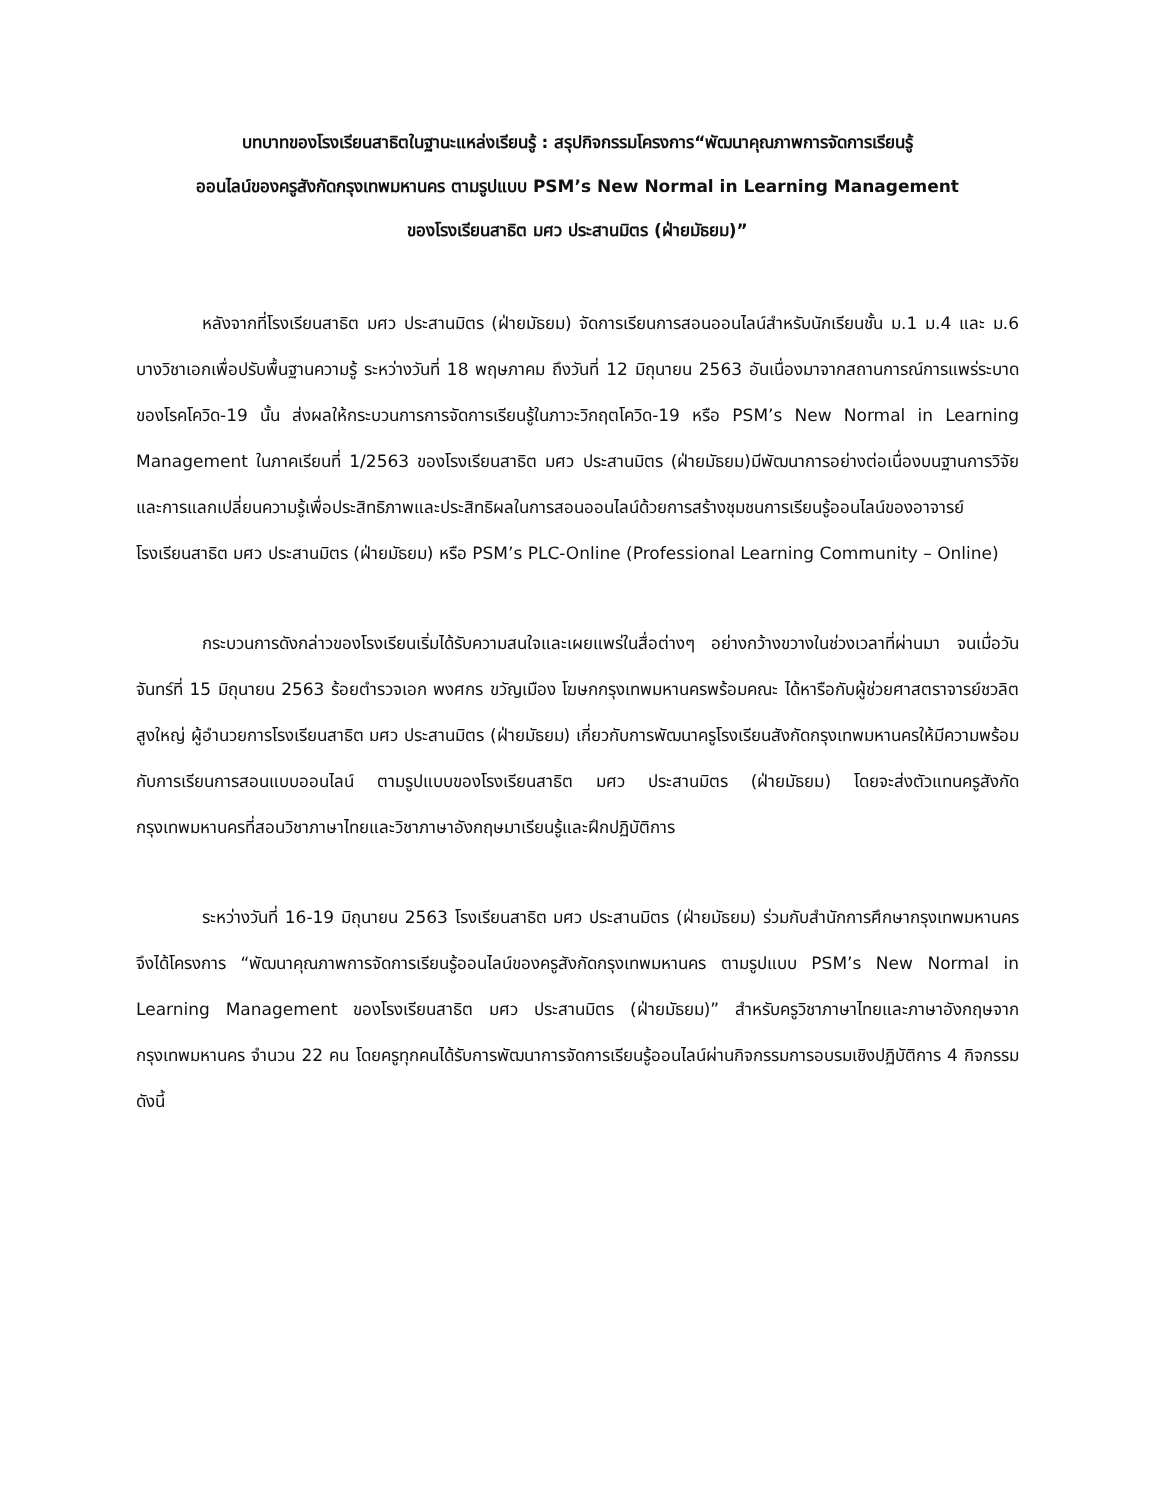บทบาทของโรงเรียนสาธิตในฐานะแหล่งเรียนรู้ : สรุปกิจกรรมโครงการ“พัฒนาคุณภาพการจัดการเรียนรู้
ออนไลน์ของครูสังกัดกรุงเทพมหานคร ตามรูปแบบ PSM’s New Normal in Learning Management
ของโรงเรียนสาธิต มศว ประสานมิตร (ฝ่ายมัธยม)”
หลังจากที่โรงเรียนสาธิต มศว ประสานมิตร (ฝ่ายมัธยม) จัดการเรียนการสอนออนไลน์สำหรับนักเรียนชั้น ม.1 ม.4 และ ม.6 บางวิชาเอกเพื่อปรับพื้นฐานความรู้ ระหว่างวันที่ 18 พฤษภาคม ถึงวันที่ 12 มิถุนายน 2563 อันเนื่องมาจากสถานการณ์การแพร่ระบาดของโรคโควิด-19 นั้น ส่งผลให้กระบวนการการจัดการเรียนรู้ในภาวะวิกฤตโควิด-19 หรือ PSM’s New Normal in Learning Management ในภาคเรียนที่ 1/2563 ของโรงเรียนสาธิต มศว ประสานมิตร (ฝ่ายมัธยม)มีพัฒนาการอย่างต่อเนื่องบนฐานการวิจัยและการแลกเปลี่ยนความรู้เพื่อประสิทธิภาพและประสิทธิผลในการสอนออนไลน์ด้วยการสร้างชุมชนการเรียนรู้ออนไลน์ของอาจารย์โรงเรียนสาธิต มศว ประสานมิตร (ฝ่ายมัธยม) หรือ PSM’s PLC-Online (Professional Learning Community – Online)
กระบวนการดังกล่าวของโรงเรียนเริ่มได้รับความสนใจและเผยแพร่ในสื่อต่างๆ อย่างกว้างขวางในช่วงเวลาที่ผ่านมา จนเมื่อวันจันทร์ที่ 15 มิถุนายน 2563 ร้อยตำรวจเอก พงศกร ขวัญเมือง โฆษกกรุงเทพมหานครพร้อมคณะ ได้หารือกับผู้ช่วยศาสตราจารย์ชวลิต สูงใหญ่ ผู้อำนวยการโรงเรียนสาธิต มศว ประสานมิตร (ฝ่ายมัธยม) เกี่ยวกับการพัฒนาครูโรงเรียนสังกัดกรุงเทพมหานครให้มีความพร้อมกับการเรียนการสอนแบบออนไลน์ ตามรูปแบบของโรงเรียนสาธิต มศว ประสานมิตร (ฝ่ายมัธยม) โดยจะส่งตัวแทนครูสังกัดกรุงเทพมหานครที่สอนวิชาภาษาไทยและวิชาภาษาอังกฤษมาเรียนรู้และฝึกปฏิบัติการ
ระหว่างวันที่ 16-19 มิถุนายน 2563 โรงเรียนสาธิต มศว ประสานมิตร (ฝ่ายมัธยม) ร่วมกับสำนักการศึกษากรุงเทพมหานคร จึงได้โครงการ “พัฒนาคุณภาพการจัดการเรียนรู้ออนไลน์ของครูสังกัดกรุงเทพมหานคร ตามรูปแบบ PSM’s New Normal in Learning Management ของโรงเรียนสาธิต มศว ประสานมิตร (ฝ่ายมัธยม)” สำหรับครูวิชาภาษาไทยและภาษาอังกฤษจากกรุงเทพมหานคร จำนวน 22 คน โดยครูทุกคนได้รับการพัฒนาการจัดการเรียนรู้ออนไลน์ผ่านกิจกรรมการอบรมเชิงปฏิบัติการ 4 กิจกรรม ดังนี้